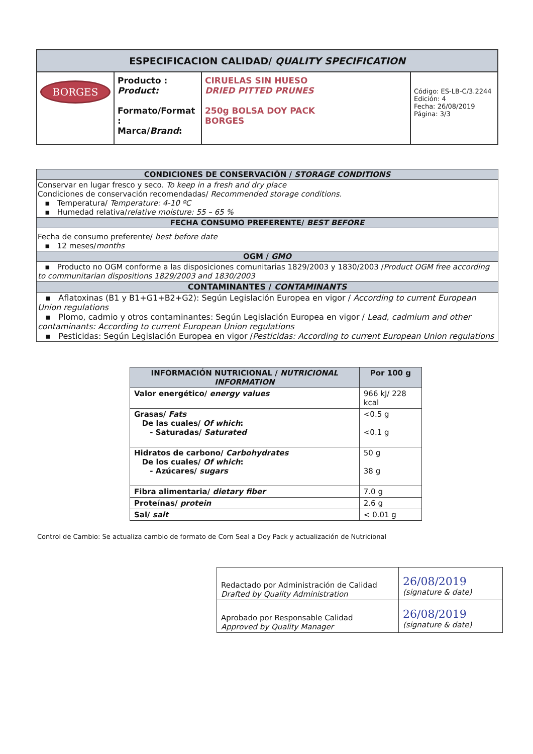| ESPECIFICACION CALIDAD/ QUALITY SPECIFICATION | | | |
| --- | --- | --- | --- |
| BORGES | Producto : Product: Formato/Format : Marca/ Brand : | CIRUELAS SIN HUESO DRIED PITTED PRUNES 250g BOLSA DOY PACK BORGES | Código: ES-LB-C/3.2244 Edición: 4 Fecha: 26/08/2019 Página: 3/3 |
| CONDICIONES DE CONSERVACIÓN / STORAGE CONDITIONS |
| Conservar en lugar fresco y seco. To keep in a fresh and dry place Condiciones de conservación recomendadas/ Recommended storage conditions. ▪ Temperatura/ Temperature: 4-10 ºC ▪ Humedad relativa/ relative moisture: 55 – 65 % |
| FECHA CONSUMO PREFERENTE/ BEST BEFORE |
| Fecha de consumo preferente/ best before date ▪ 12 meses/ months |
| OGM / GMO |
| ▪ Producto no OGM conforme a las disposiciones comunitarias 1829/2003 y 1830/2003 / Product OGM free according to communitarian dispositions 1829/2003 and 1830/2003 |
| CONTAMINANTES / CONTAMINANTS |
| ▪ Aflatoxinas (B1 y B1+G1+B2+G2): Según Legislación Europea en vigor / According to current European Union regulations ▪ Plomo, cadmio y otros contaminantes: Según Legislación Europea en vigor / Lead, cadmium and other contaminants: According to current European Union regulations ▪ Pesticidas: Según Legislación Europea en vigor / Pesticidas: According to current European Union regulations |
| INFORMACIÓN NUTRICIONAL / NUTRICIONAL INFORMATION | Por 100 g |
| --- | --- |
| Valor energético/ energy values | 966 kJ/ 228 kcal |
| Grasas/ Fats De las cuales/ Of which : - Saturadas/ Saturated | <0.5 g <0.1 g |
| Hidratos de carbono/ Carbohydrates De los cuales/ Of which : - Azúcares/ sugars | 50 g 38 g |
| Fibra alimentaria/ dietary fiber | 7.0 g |
| Proteínas/ protein | 2.6 g |
| Sal/ salt | < 0.01 g |
Control de Cambio: Se actualiza cambio de formato de Corn Seal a Doy Pack y actualización de Nutricional
| Redactado por Administración de Calidad Drafted by Quality Administration | 26/08/2019 (signature & date) |
| Aprobado por Responsable Calidad Approved by Quality Manager | 26/08/2019 (signature & date) |